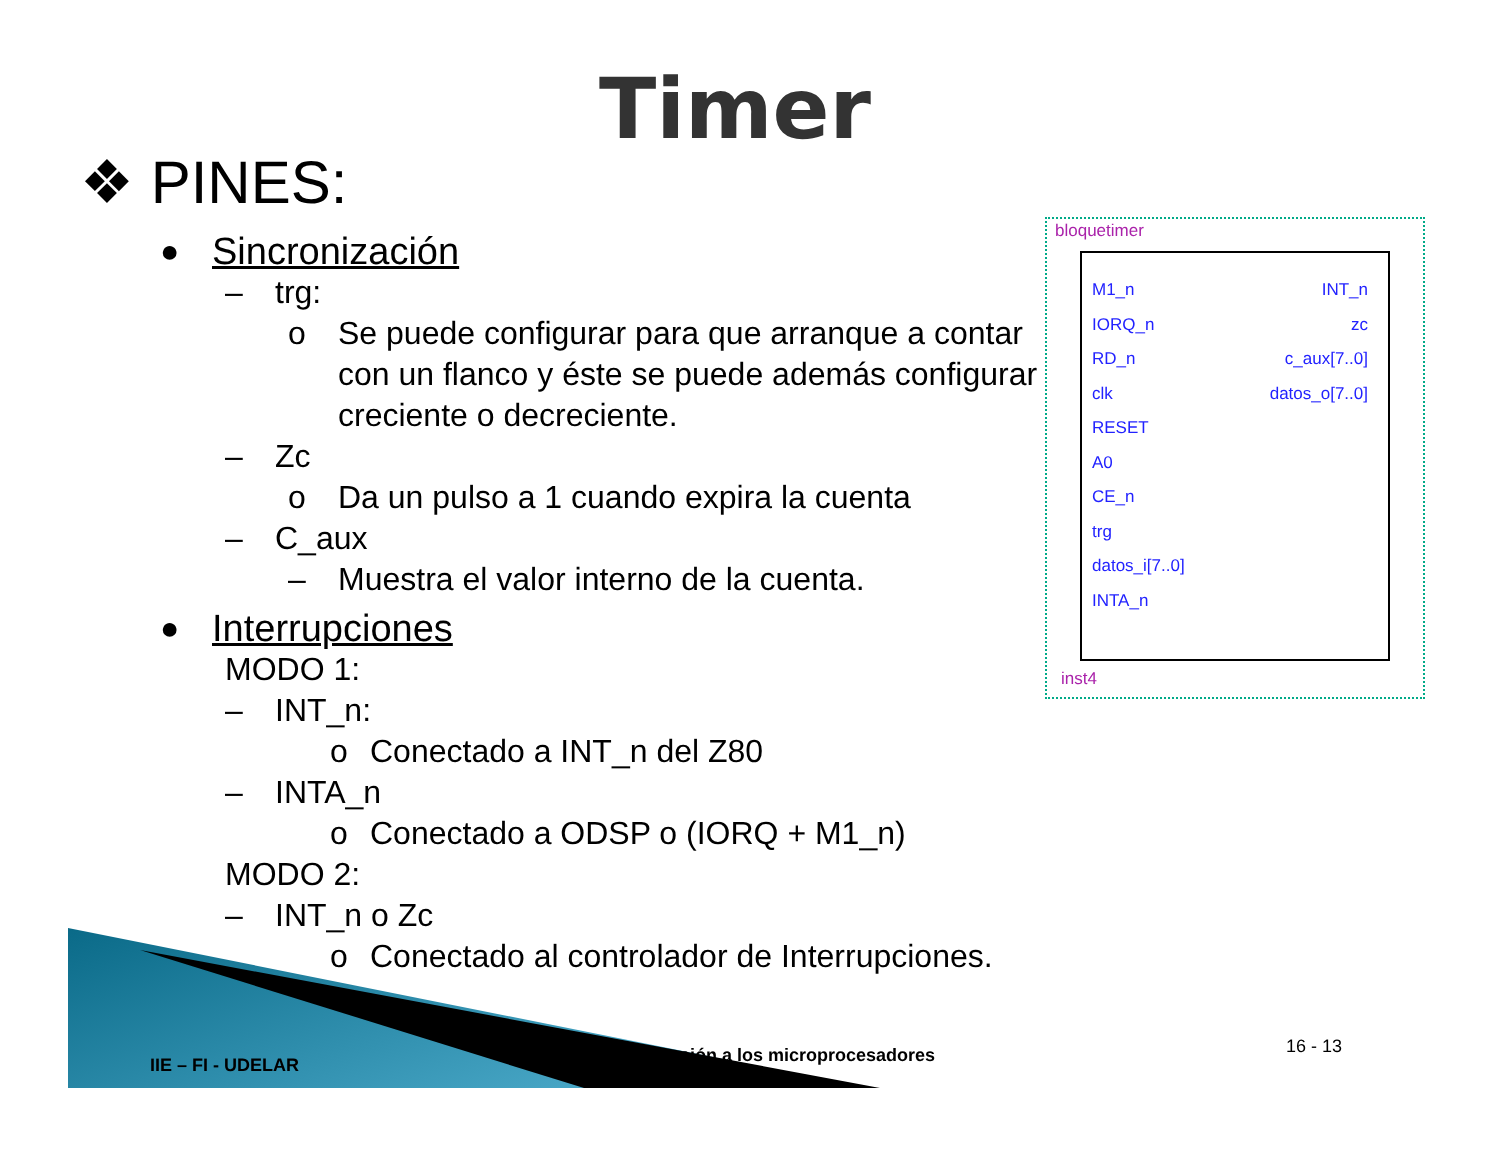Timer
❖ PINES:
● Sincronización
– trg:
o Se puede configurar para que arranque a contar con un flanco y éste se puede además configurar creciente o decreciente.
– Zc
o Da un pulso a 1 cuando expira la cuenta
– C_aux
– Muestra el valor interno de la cuenta.
● Interrupciones
MODO 1:
– INT_n:
o Conectado a INT_n del Z80
– INTA_n
o Conectado a ODSP o (IORQ + M1_n)
MODO 2:
– INT_n o Zc
o Conectado al controlador de Interrupciones.
bloquetimer
M1_n
IORQ_n
RD_n
clk
RESET
A0
CE_n
trg
datos_i[7..0]
INTA_n
INT_n
zc
c_aux[7..0]
datos_o[7..0]
inst4
IIE – FI - UDELAR
Introducción a los microprocesadores
16 - 13